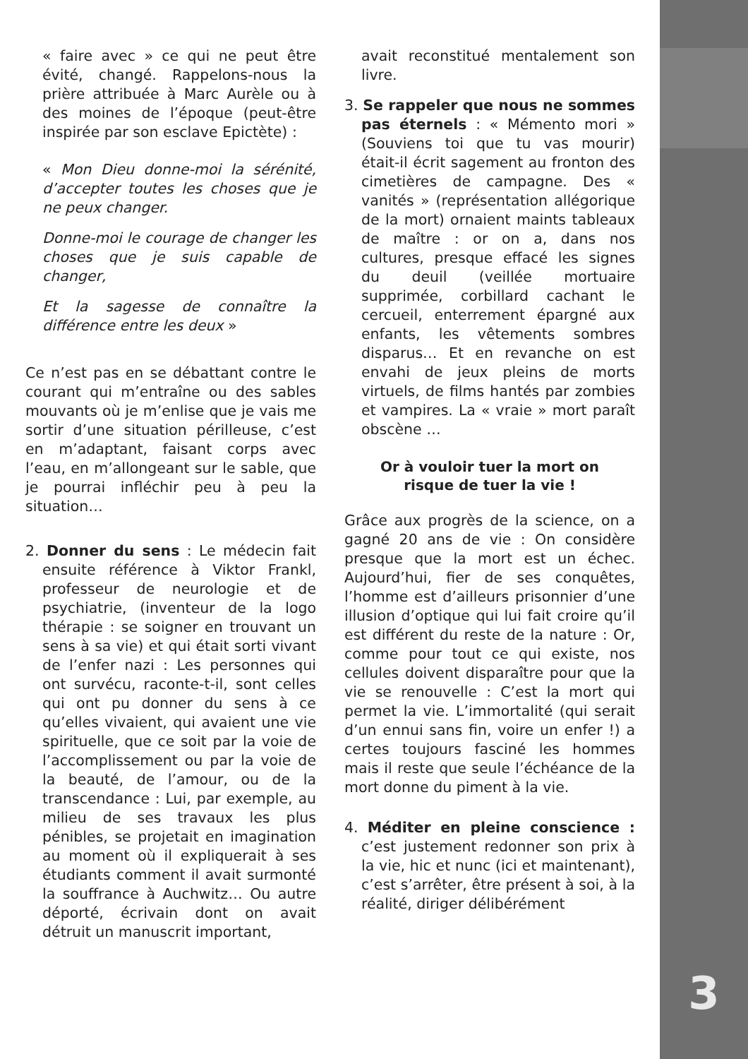« faire avec » ce qui ne peut être évité, changé. Rappelons-nous la prière attribuée à Marc Aurèle ou à des moines de l’époque (peut-être inspirée par son esclave Epictète) :
« Mon Dieu donne-moi la sérénité, d’accepter toutes les choses que je ne peux changer.
Donne-moi le courage de changer les choses que je suis capable de changer,
Et la sagesse de connaître la différence entre les deux »
Ce n’est pas en se débattant contre le courant qui m’entraîne ou des sables mouvants où je m’enlise que je vais me sortir d’une situation périlleuse, c’est en m’adaptant, faisant corps avec l’eau, en m’allongeant sur le sable, que je pourrai infléchir peu à peu la situation…
2. Donner du sens : Le médecin fait ensuite référence à Viktor Frankl, professeur de neurologie et de psychiatrie, (inventeur de la logo thérapie : se soigner en trouvant un sens à sa vie) et qui était sorti vivant de l’enfer nazi : Les personnes qui ont survécu, raconte-t-il, sont celles qui ont pu donner du sens à ce qu’elles vivaient, qui avaient une vie spirituelle, que ce soit par la voie de l’accomplissement ou par la voie de la beauté, de l’amour, ou de la transcendance : Lui, par exemple, au milieu de ses travaux les plus pénibles, se projetait en imagination au moment où il expliquerait à ses étudiants comment il avait surmonté la souffrance à Auchwitz… Ou autre déporté, écrivain dont on avait détruit un manuscrit important,
avait reconstitué mentalement son livre.
3. Se rappeler que nous ne sommes pas éternels : « Mémento mori » (Souviens toi que tu vas mourir) était-il écrit sagement au fronton des cimetières de campagne. Des « vanités » (représentation allégorique de la mort) ornaient maints tableaux de maître : or on a, dans nos cultures, presque effacé les signes du deuil (veillée mortuaire supprimée, corbillard cachant le cercueil, enterrement épargné aux enfants, les vêtements sombres disparus… Et en revanche on est envahi de jeux pleins de morts virtuels, de films hantés par zombies et vampires. La « vraie » mort paraît obscène …
Or à vouloir tuer la mort on risque de tuer la vie !
Grâce aux progrès de la science, on a gagné 20 ans de vie : On considère presque que la mort est un échec. Aujourd’hui, fier de ses conquêtes, l’homme est d’ailleurs prisonnier d’une illusion d’optique qui lui fait croire qu’il est différent du reste de la nature : Or, comme pour tout ce qui existe, nos cellules doivent disparaître pour que la vie se renouvelle : C’est la mort qui permet la vie. L’immortalité (qui serait d’un ennui sans fin, voire un enfer !) a certes toujours fasciné les hommes mais il reste que seule l’échéance de la mort donne du piment à la vie.
4. Méditer en pleine conscience : c’est justement redonner son prix à la vie, hic et nunc (ici et maintenant), c’est s’arrêter, être présent à soi, à la réalité, diriger délibérément
3